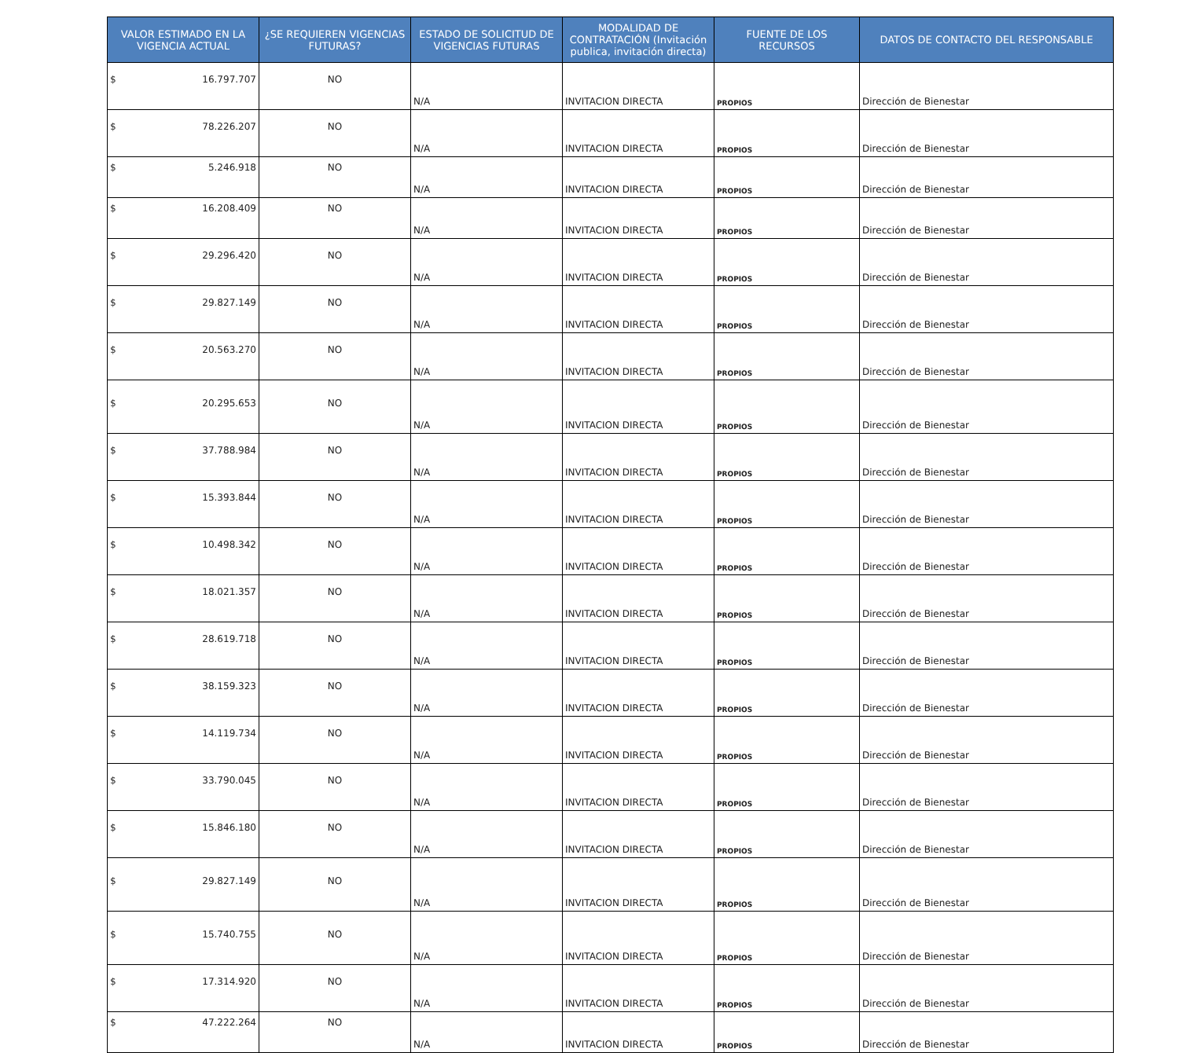| VALOR ESTIMADO EN LA VIGENCIA ACTUAL | ¿SE REQUIEREN VIGENCIAS FUTURAS? | ESTADO DE SOLICITUD DE VIGENCIAS FUTURAS | MODALIDAD DE CONTRATACIÓN (Invitación publica, invitación directa) | FUENTE DE LOS RECURSOS | DATOS DE CONTACTO DEL RESPONSABLE |
| --- | --- | --- | --- | --- | --- |
| $ 16.797.707 | NO | N/A | INVITACION DIRECTA | PROPIOS | Dirección de Bienestar |
| $ 78.226.207 | NO | N/A | INVITACION DIRECTA | PROPIOS | Dirección de Bienestar |
| $ 5.246.918 | NO | N/A | INVITACION DIRECTA | PROPIOS | Dirección de Bienestar |
| $ 16.208.409 | NO | N/A | INVITACION DIRECTA | PROPIOS | Dirección de Bienestar |
| $ 29.296.420 | NO | N/A | INVITACION DIRECTA | PROPIOS | Dirección de Bienestar |
| $ 29.827.149 | NO | N/A | INVITACION DIRECTA | PROPIOS | Dirección de Bienestar |
| $ 20.563.270 | NO | N/A | INVITACION DIRECTA | PROPIOS | Dirección de Bienestar |
| $ 20.295.653 | NO | N/A | INVITACION DIRECTA | PROPIOS | Dirección de Bienestar |
| $ 37.788.984 | NO | N/A | INVITACION DIRECTA | PROPIOS | Dirección de Bienestar |
| $ 15.393.844 | NO | N/A | INVITACION DIRECTA | PROPIOS | Dirección de Bienestar |
| $ 10.498.342 | NO | N/A | INVITACION DIRECTA | PROPIOS | Dirección de Bienestar |
| $ 18.021.357 | NO | N/A | INVITACION DIRECTA | PROPIOS | Dirección de Bienestar |
| $ 28.619.718 | NO | N/A | INVITACION DIRECTA | PROPIOS | Dirección de Bienestar |
| $ 38.159.323 | NO | N/A | INVITACION DIRECTA | PROPIOS | Dirección de Bienestar |
| $ 14.119.734 | NO | N/A | INVITACION DIRECTA | PROPIOS | Dirección de Bienestar |
| $ 33.790.045 | NO | N/A | INVITACION DIRECTA | PROPIOS | Dirección de Bienestar |
| $ 15.846.180 | NO | N/A | INVITACION DIRECTA | PROPIOS | Dirección de Bienestar |
| $ 29.827.149 | NO | N/A | INVITACION DIRECTA | PROPIOS | Dirección de Bienestar |
| $ 15.740.755 | NO | N/A | INVITACION DIRECTA | PROPIOS | Dirección de Bienestar |
| $ 17.314.920 | NO | N/A | INVITACION DIRECTA | PROPIOS | Dirección de Bienestar |
| $ 47.222.264 | NO | N/A | INVITACION DIRECTA | PROPIOS | Dirección de Bienestar |